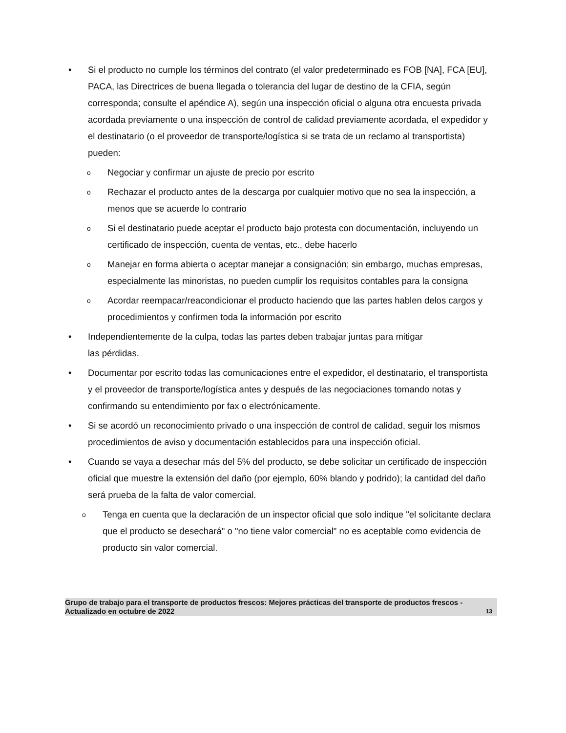• Si el producto no cumple los términos del contrato (el valor predeterminado es FOB [NA], FCA [EU], PACA, las Directrices de buena llegada o tolerancia del lugar de destino de la CFIA, según corresponda; consulte el apéndice A), según una inspección oficial o alguna otra encuesta privada acordada previamente o una inspección de control de calidad previamente acordada, el expedidor y el destinatario (o el proveedor de transporte/logística si se trata de un reclamo al transportista) pueden:
o
Negociar y confirmar un ajuste de precio por escrito
o
Rechazar el producto antes de la descarga por cualquier motivo que no sea la inspección, a menos que se acuerde lo contrario
o
Si el destinatario puede aceptar el producto bajo protesta con documentación, incluyendo un certificado de inspección, cuenta de ventas, etc., debe hacerlo
o
Manejar en forma abierta o aceptar manejar a consignación; sin embargo, muchas empresas, especialmente las minoristas, no pueden cumplir los requisitos contables para la consigna
o
Acordar reempacar/reacondicionar el producto haciendo que las partes hablen delos cargos y procedimientos y confirmen toda la información por escrito
• Independientemente de la culpa, todas las partes deben trabajar juntas para mitigar
las pérdidas.
• Documentar por escrito todas las comunicaciones entre el expedidor, el destinatario, el transportista y el proveedor de transporte/logística antes y después de las negociaciones tomando notas y confirmando su entendimiento por fax o electrónicamente.
• Si se acordó un reconocimiento privado o una inspección de control de calidad, seguir los mismos procedimientos de aviso y documentación establecidos para una inspección oficial.
• Cuando se vaya a desechar más del 5% del producto, se debe solicitar un certificado de inspección oficial que muestre la extensión del daño (por ejemplo, 60% blando y podrido); la cantidad del daño será prueba de la falta de valor comercial.
o
Tenga en cuenta que la declaración de un inspector oficial que solo indique "el solicitante declara que el producto se desechará" o "no tiene valor comercial" no es aceptable como evidencia de producto sin valor comercial.
Grupo de trabajo para el transporte de productos frescos: Mejores prácticas del transporte de productos frescos - Actualizado en octubre de 2022
13